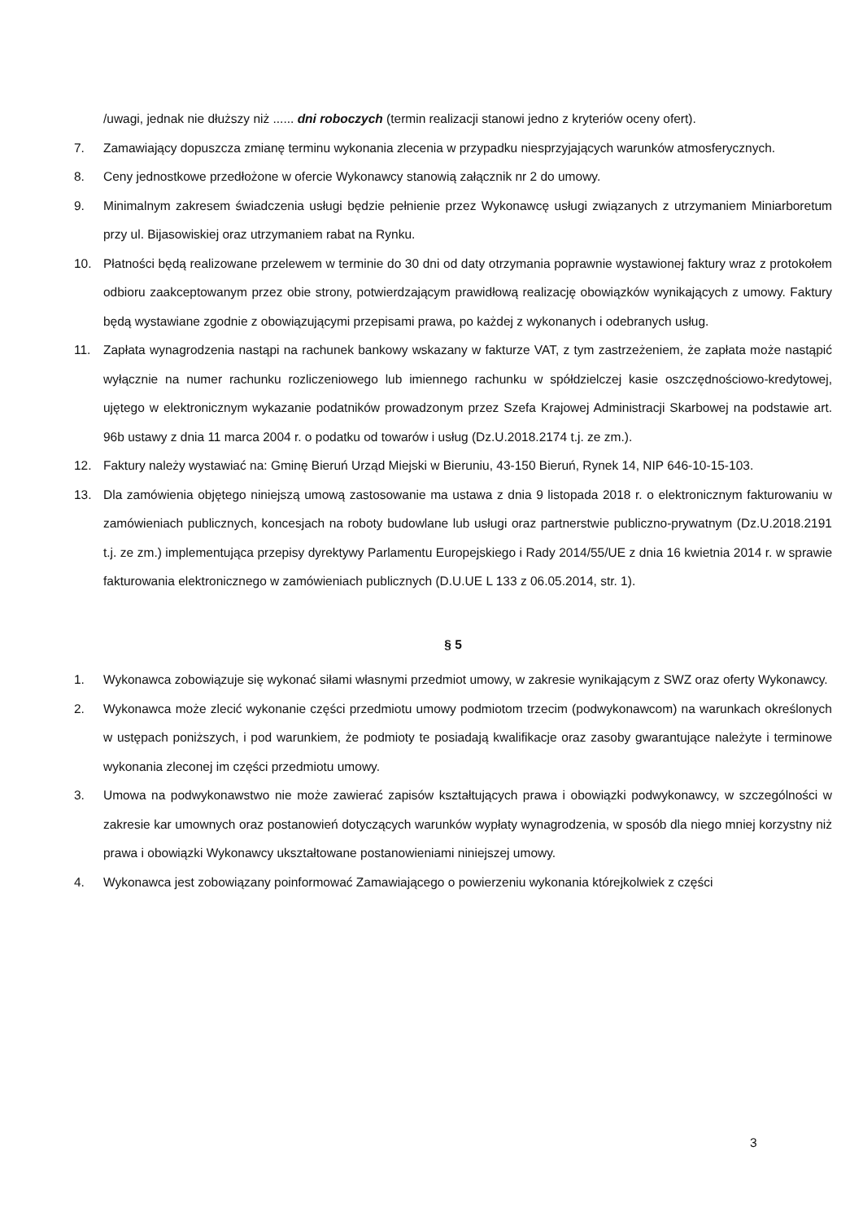/uwagi, jednak nie dłuższy niż ...... dni roboczych (termin realizacji stanowi jedno z kryteriów oceny ofert).
7. Zamawiający dopuszcza zmianę terminu wykonania zlecenia w przypadku niesprzyjających warunków atmosferycznych.
8. Ceny jednostkowe przedłożone w ofercie Wykonawcy stanowią załącznik nr 2 do umowy.
9. Minimalnym zakresem świadczenia usługi będzie pełnienie przez Wykonawcę usługi związanych z utrzymaniem Miniarboretum przy ul. Bijasowiskiej oraz utrzymaniem rabat na Rynku.
10. Płatności będą realizowane przelewem w terminie do 30 dni od daty otrzymania poprawnie wystawionej faktury wraz z protokołem odbioru zaakceptowanym przez obie strony, potwierdzającym prawidłową realizację obowiązków wynikających z umowy. Faktury będą wystawiane zgodnie z obowiązującymi przepisami prawa, po każdej z wykonanych i odebranych usług.
11. Zapłata wynagrodzenia nastąpi na rachunek bankowy wskazany w fakturze VAT, z tym zastrzeżeniem, że zapłata może nastąpić wyłącznie na numer rachunku rozliczeniowego lub imiennego rachunku w spółdzielczej kasie oszczędnościowo-kredytowej, ujętego w elektronicznym wykazanie podatników prowadzonym przez Szefa Krajowej Administracji Skarbowej na podstawie art. 96b ustawy z dnia 11 marca 2004 r. o podatku od towarów i usług (Dz.U.2018.2174 t.j. ze zm.).
12. Faktury należy wystawiać na: Gminę Bieruń Urząd Miejski w Bieruniu, 43-150 Bieruń, Rynek 14, NIP 646-10-15-103.
13. Dla zamówienia objętego niniejszą umową zastosowanie ma ustawa z dnia 9 listopada 2018 r. o elektronicznym fakturowaniu w zamówieniach publicznych, koncesjach na roboty budowlane lub usługi oraz partnerstwie publiczno-prywatnym (Dz.U.2018.2191 t.j. ze zm.) implementująca przepisy dyrektywy Parlamentu Europejskiego i Rady 2014/55/UE z dnia 16 kwietnia 2014 r. w sprawie fakturowania elektronicznego w zamówieniach publicznych (D.U.UE L 133 z 06.05.2014, str. 1).
§ 5
1. Wykonawca zobowiązuje się wykonać siłami własnymi przedmiot umowy, w zakresie wynikającym z SWZ oraz oferty Wykonawcy.
2. Wykonawca może zlecić wykonanie części przedmiotu umowy podmiotom trzecim (podwykonawcom) na warunkach określonych w ustępach poniższych, i pod warunkiem, że podmioty te posiadają kwalifikacje oraz zasoby gwarantujące należyte i terminowe wykonania zleconej im części przedmiotu umowy.
3. Umowa na podwykonawstwo nie może zawierać zapisów kształtujących prawa i obowiązki podwykonawcy, w szczególności w zakresie kar umownych oraz postanowień dotyczących warunków wypłaty wynagrodzenia, w sposób dla niego mniej korzystny niż prawa i obowiązki Wykonawcy ukształtowane postanowieniami niniejszej umowy.
4. Wykonawca jest zobowiązany poinformować Zamawiającego o powierzeniu wykonania którejkolwiek z części
3